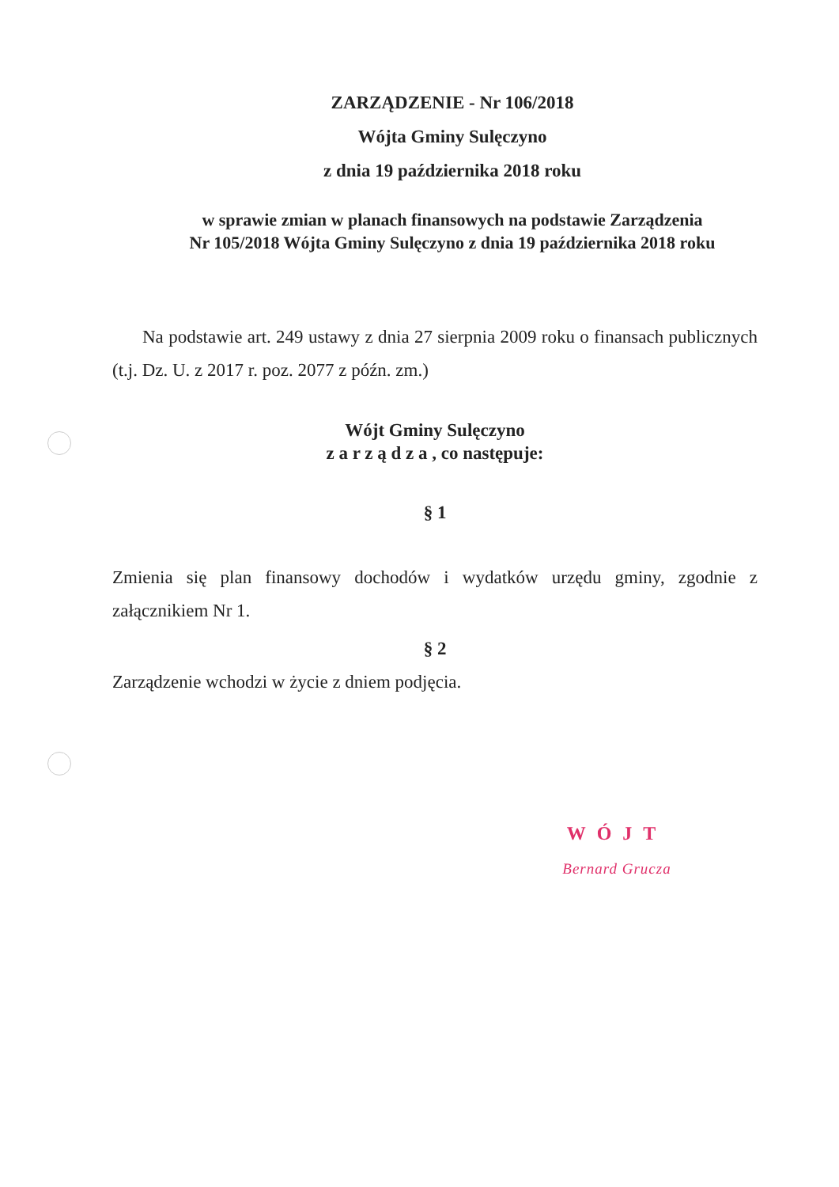ZARZĄDZENIE - Nr 106/2018
Wójta Gminy Sulęczyno
z dnia 19 października 2018 roku
w sprawie zmian w planach finansowych na podstawie Zarządzenia
Nr 105/2018 Wójta Gminy Sulęczyno z dnia 19 października 2018 roku
Na podstawie art. 249 ustawy z dnia 27 sierpnia 2009 roku o finansach publicznych (t.j. Dz. U. z 2017 r. poz. 2077 z późn. zm.)
Wójt Gminy Sulęczyno
z a r z ą d z a , co następuje:
§ 1
Zmienia się plan finansowy dochodów i wydatków urzędu gminy, zgodnie z załącznikiem Nr 1.
§ 2
Zarządzenie wchodzi w życie z dniem podjęcia.
WÓJT
Bernard Grucza